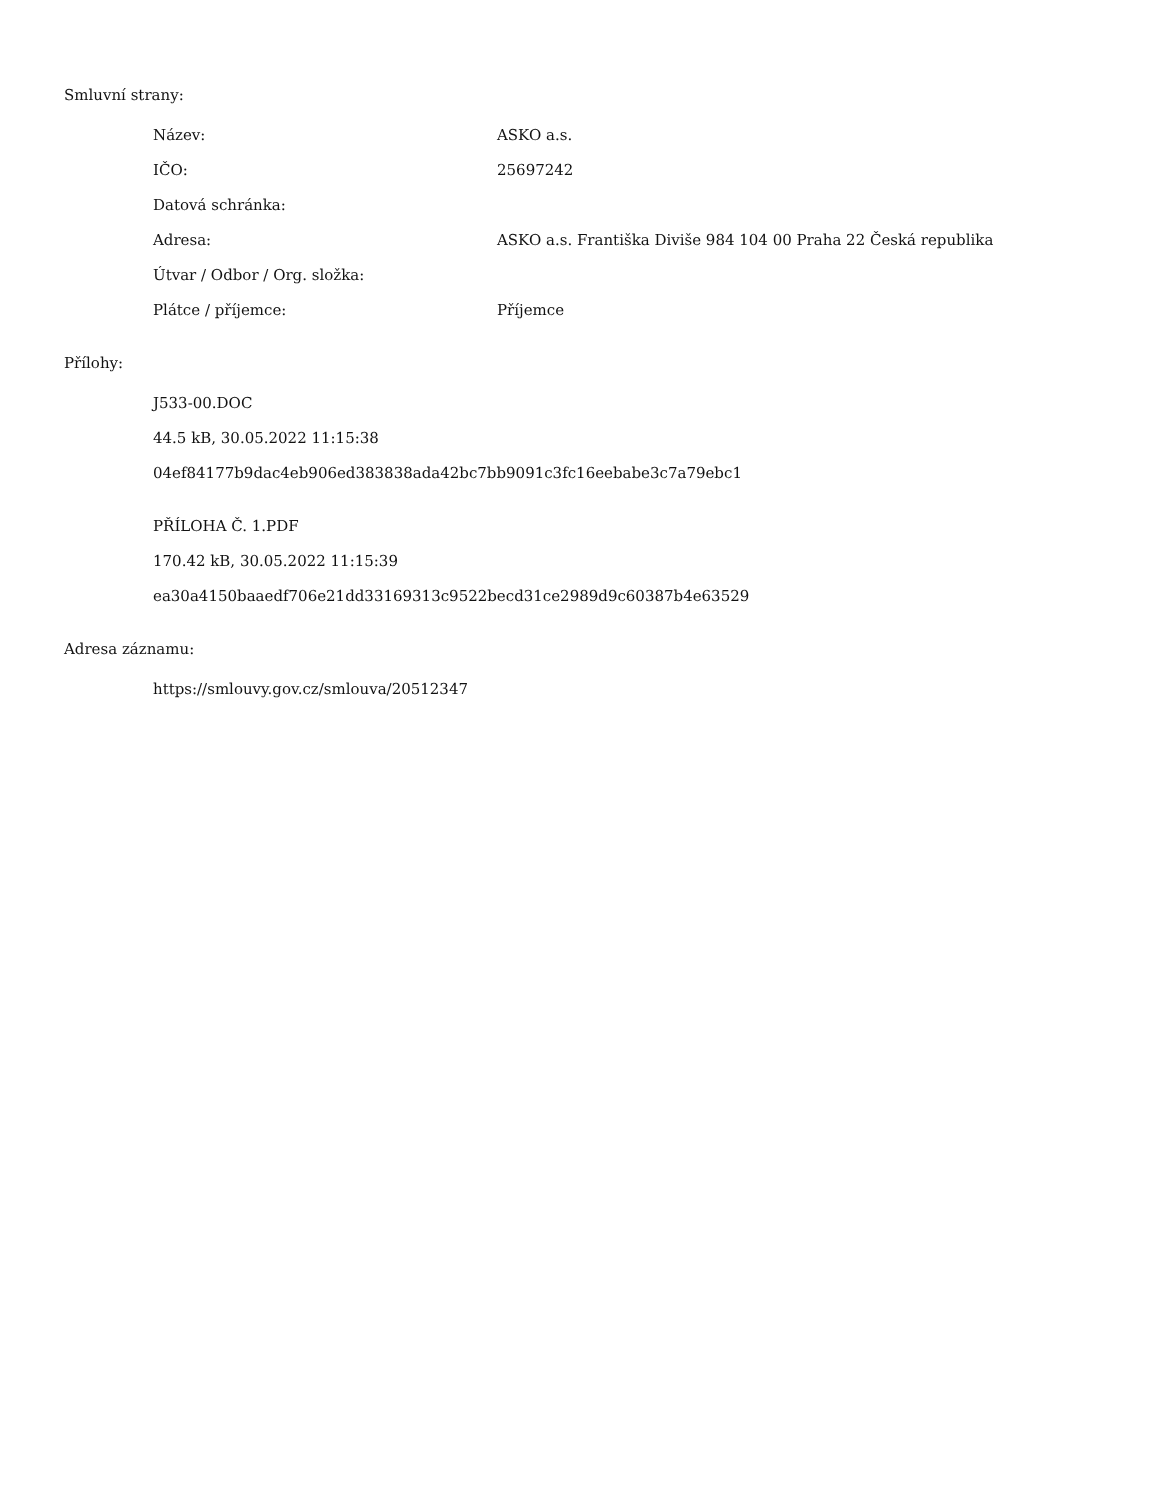Smluvní strany:
| Název: | ASKO a.s. |
| IČO: | 25697242 |
| Datová schránka: | |
| Adresa: | ASKO a.s. Františka Diviše 984 104 00 Praha 22 Česká republika |
| Útvar / Odbor / Org. složka: | |
| Plátce / příjemce: | Příjemce |
Přílohy:
J533-00.DOC
44.5 kB, 30.05.2022 11:15:38
04ef84177b9dac4eb906ed383838ada42bc7bb9091c3fc16eebabe3c7a79ebc1
PŘÍLOHA Č. 1.PDF
170.42 kB, 30.05.2022 11:15:39
ea30a4150baaedf706e21dd33169313c9522becd31ce2989d9c60387b4e63529
Adresa záznamu:
https://smlouvy.gov.cz/smlouva/20512347